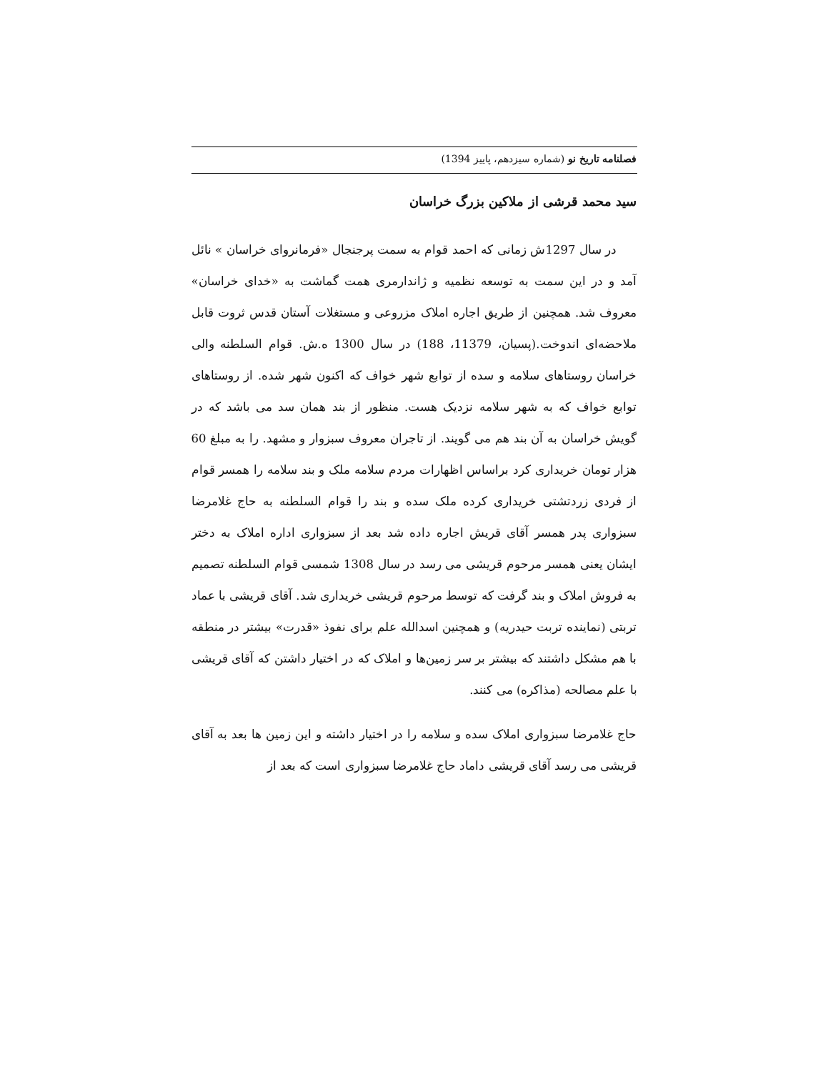فصلنامه تاریخ نو (شماره سیزدهم، پاییز 1394)
سید محمد قرشی از ملاکین بزرگ خراسان
در سال 1297ش زمانی که احمد قوام به سمت پرجنجال «فرمانروای خراسان » نائل آمد و در این سمت به توسعه نظمیه و ژاندارمری همت گماشت به «خدای خراسان» معروف شد. همچنین از طریق اجاره املاک مزروعی و مستغلات آستان قدس ثروت قابل ملاحضه‌ای اندوخت.(پسیان، 11379، 188) در سال 1300 ه.ش. قوام السلطنه والی خراسان روستاهای سلامه و سده از توابع شهر خواف که اکنون شهر شده. از روستاهای توابع خواف که به شهر سلامه نزدیک هست. منظور از بند همان سد می باشد که در گویش خراسان به آن بند هم می گویند. از تاجران معروف سبزوار و مشهد. را به مبلغ 60 هزار تومان خریداری کرد براساس اظهارات مردم سلامه ملک و بند سلامه را همسر قوام از فردی زردتشتی خریداری کرده ملک سده و بند را قوام السلطنه به حاج غلامرضا سبزواری پدر همسر آقای قریش اجاره داده شد بعد از سبزواری اداره املاک به دختر ایشان یعنی همسر مرحوم قریشی می رسد در سال 1308 شمسی قوام السلطنه تصمیم به فروش املاک و بند گرفت که توسط مرحوم قریشی خریداری شد. آقای قریشی با عماد تربتی (نماینده تربت حیدریه) و همچنین اسدالله علم برای نفوذ «قدرت» بیشتر در منطقه با هم مشکل داشتند که بیشتر بر سر زمین‌ها و املاک که در اختیار داشتن که آقای قریشی با علم مصالحه (مذاکره) می کنند.
حاج غلامرضا سبزواری املاک سده و سلامه را در اختیار داشته و این زمین ها بعد به آقای قریشی می رسد آقای قریشی داماد حاج غلامرضا سبزواری است که بعد از